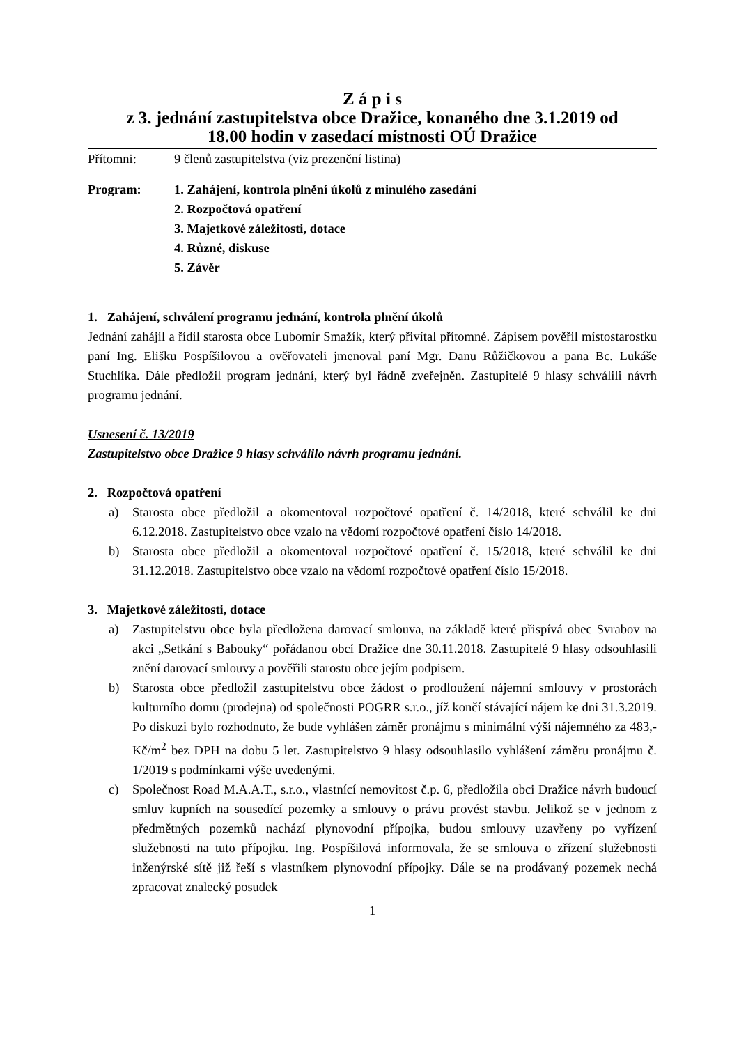Z á p i s
z 3. jednání zastupitelstva obce Dražice, konaného dne 3.1.2019 od
18.00 hodin v zasedací místnosti OÚ Dražice
Přítomni: 9 členů zastupitelstva (viz prezenční listina)
Program: 1. Zahájení, kontrola plnění úkolů z minulého zasedání
2. Rozpočtová opatření
3. Majetkové záležitosti, dotace
4. Různé, diskuse
5. Závěr
1. Zahájení, schválení programu jednání, kontrola plnění úkolů
Jednání zahájil a řídil starosta obce Lubomír Smažík, který přivítal přítomné. Zápisem pověřil místostarostku paní Ing. Elišku Pospíšilovou a ověřovateli jmenoval paní Mgr. Danu Růžičkovou a pana Bc. Lukáše Stuchlíka. Dále předložil program jednání, který byl řádně zveřejněn. Zastupitelé 9 hlasy schválili návrh programu jednání.
Usnesení č. 13/2019
Zastupitelstvo obce Dražice 9 hlasy schválilo návrh programu jednání.
2. Rozpočtová opatření
a) Starosta obce předložil a okomentoval rozpočtové opatření č. 14/2018, které schválil ke dni 6.12.2018. Zastupitelstvo obce vzalo na vědomí rozpočtové opatření číslo 14/2018.
b) Starosta obce předložil a okomentoval rozpočtové opatření č. 15/2018, které schválil ke dni 31.12.2018. Zastupitelstvo obce vzalo na vědomí rozpočtové opatření číslo 15/2018.
3. Majetkové záležitosti, dotace
a) Zastupitelstvu obce byla předložena darovací smlouva, na základě které přispívá obec Svrabov na akci „Setkání s Babouky“ pořádanou obcí Dražice dne 30.11.2018. Zastupitelé 9 hlasy odsouhlasili znění darovací smlouvy a pověřili starostu obce jejím podpisem.
b) Starosta obce předložil zastupitelstvu obce žádost o prodloužení nájemní smlouvy v prostorách kulturního domu (prodejna) od společnosti POGRR s.r.o., jíž končí stávající nájem ke dni 31.3.2019. Po diskuzi bylo rozhodnuto, že bude vyhlášen záměr pronájmu s minimální výší nájemného za 483,- Kč/m<sup>2</sup> bez DPH na dobu 5 let. Zastupitelstvo 9 hlasy odsouhlasilo vyhlášení záměru pronájmu č. 1/2019 s podmínkami výše uvedenými.
c) Společnost Road M.A.A.T., s.r.o., vlastnící nemovitost č.p. 6, předložila obci Dražice návrh budoucí smluv kupních na sousedící pozemky a smlouvy o právu provést stavbu. Jelikož se v jednom z předmětných pozemků nachází plynovodní přípojka, budou smlouvy uzavřeny po vyřízení služebnosti na tuto přípojku. Ing. Pospíšilová informovala, že se smlouva o zřízení služebnosti inženýrské sítě již řeší s vlastníkem plynovodní přípojky. Dále se na prodávaný pozemek nechá zpracovat znalecký posudek
1